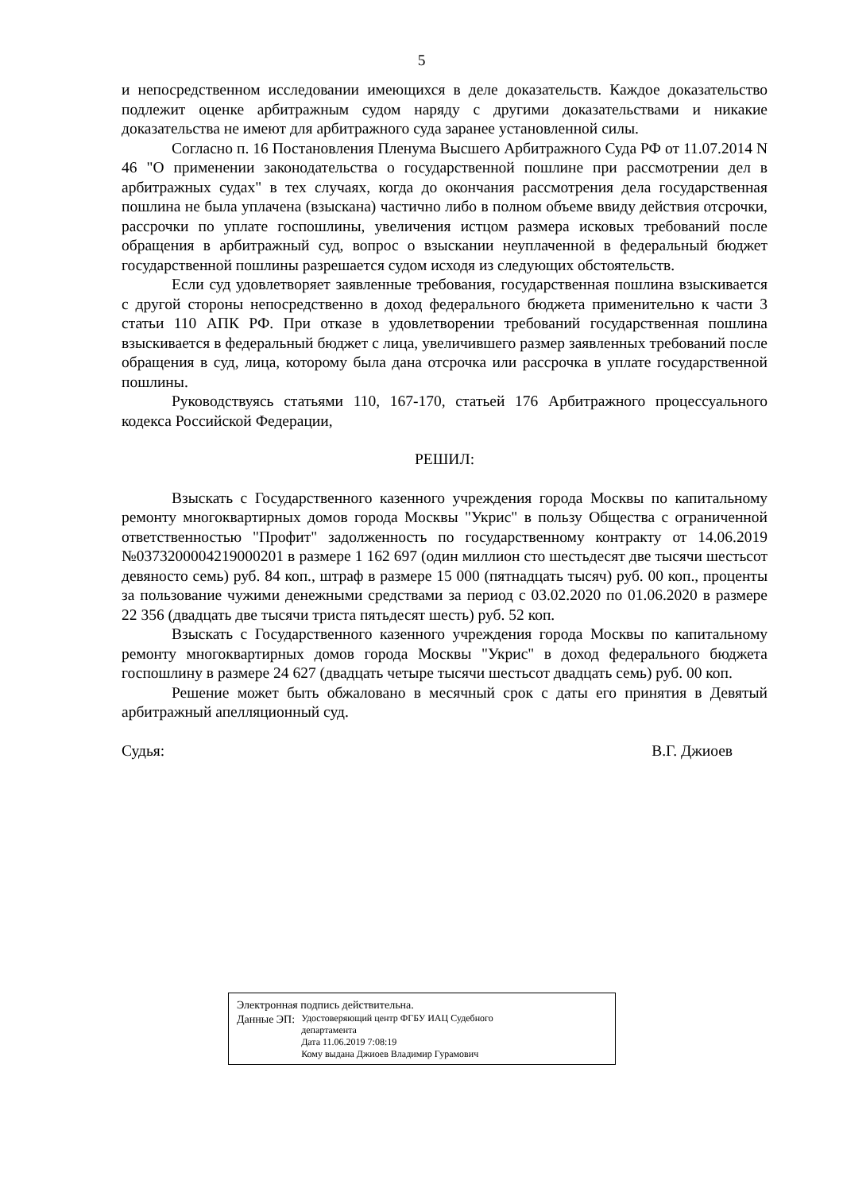5
и непосредственном исследовании имеющихся в деле доказательств. Каждое доказательство подлежит оценке арбитражным судом наряду с другими доказательствами и никакие доказательства не имеют для арбитражного суда заранее установленной силы.
Согласно п. 16 Постановления Пленума Высшего Арбитражного Суда РФ от 11.07.2014 N 46 "О применении законодательства о государственной пошлине при рассмотрении дел в арбитражных судах" в тех случаях, когда до окончания рассмотрения дела государственная пошлина не была уплачена (взыскана) частично либо в полном объеме ввиду действия отсрочки, рассрочки по уплате госпошлины, увеличения истцом размера исковых требований после обращения в арбитражный суд, вопрос о взыскании неуплаченной в федеральный бюджет государственной пошлины разрешается судом исходя из следующих обстоятельств.
Если суд удовлетворяет заявленные требования, государственная пошлина взыскивается с другой стороны непосредственно в доход федерального бюджета применительно к части 3 статьи 110 АПК РФ. При отказе в удовлетворении требований государственная пошлина взыскивается в федеральный бюджет с лица, увеличившего размер заявленных требований после обращения в суд, лица, которому была дана отсрочка или рассрочка в уплате государственной пошлины.
Руководствуясь статьями 110, 167-170, статьей 176 Арбитражного процессуального кодекса Российской Федерации,
РЕШИЛ:
Взыскать с Государственного казенного учреждения города Москвы по капитальному ремонту многоквартирных домов города Москвы "Укрис" в пользу Общества с ограниченной ответственностью "Профит" задолженность по государственному контракту от 14.06.2019 №0373200004219000201 в размере 1 162 697 (один миллион сто шестьдесят две тысячи шестьсот девяносто семь) руб. 84 коп., штраф в размере 15 000 (пятнадцать тысяч) руб. 00 коп., проценты за пользование чужими денежными средствами за период с 03.02.2020 по 01.06.2020 в размере 22 356 (двадцать две тысячи триста пятьдесят шесть) руб. 52 коп.
Взыскать с Государственного казенного учреждения города Москвы по капитальному ремонту многоквартирных домов города Москвы "Укрис" в доход федерального бюджета госпошлину в размере 24 627 (двадцать четыре тысячи шестьсот двадцать семь) руб. 00 коп.
Решение может быть обжаловано в месячный срок с даты его принятия в Девятый арбитражный апелляционный суд.
Судья: В.Г. Джиоев
Электронная подпись действительна.
Данные ЭП: Удостоверяющий центр ФГБУ ИАЦ Судебного
департамента
Дата 11.06.2019 7:08:19
Кому выдана Джиоев Владимир Гурамович